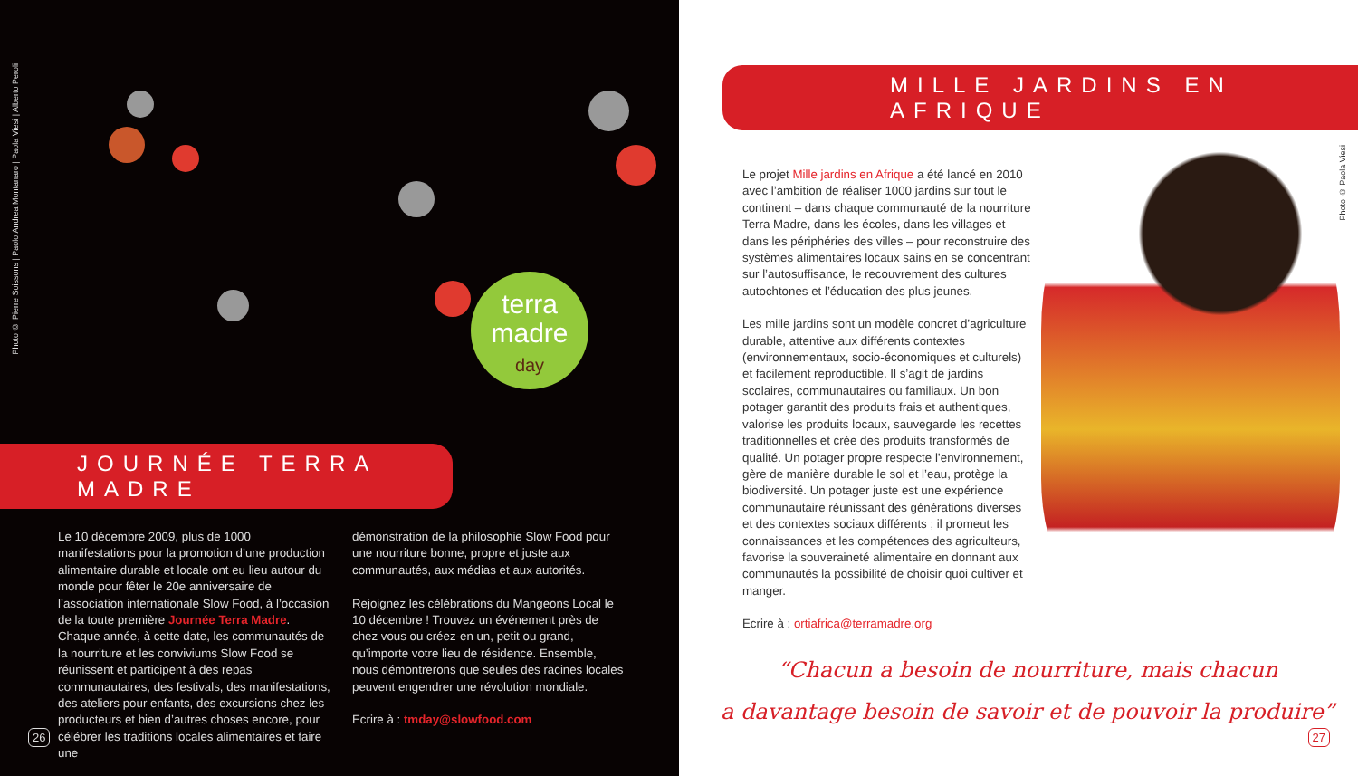Photo © Pierre Soissons | Paolo Andrea Montanaro | Paola Viesi | Alberto Peroli
terra madre
day
JOURNÉE TERRA MADRE
Le 10 décembre 2009, plus de 1000 manifestations pour la promotion d’une production alimentaire durable et locale ont eu lieu autour du monde pour fêter le 20e anniversaire de l’association internationale Slow Food, à l’occasion de la toute première Journée Terra Madre. Chaque année, à cette date, les communautés de la nourriture et les conviviums Slow Food se réunissent et participent à des repas communautaires, des festivals, des manifestations, des ateliers pour enfants, des excursions chez les producteurs et bien d’autres choses encore, pour célébrer les traditions locales alimentaires et faire une
démonstration de la philosophie Slow Food pour une nourriture bonne, propre et juste aux communautés, aux médias et aux autorités.
Rejoignez les célébrations du Mangeons Local le 10 décembre ! Trouvez un événement près de chez vous ou créez-en un, petit ou grand, qu’importe votre lieu de résidence. Ensemble, nous démontrerons que seules des racines locales peuvent engendrer une révolution mondiale.
Ecrire à : tmday@slowfood.com
26
Photo © Paola Viesi
MILLE JARDINS EN AFRIQUE
Le projet Mille jardins en Afrique a été lancé en 2010 avec l’ambition de réaliser 1000 jardins sur tout le continent – dans chaque communauté de la nourriture Terra Madre, dans les écoles, dans les villages et dans les périphéries des villes – pour reconstruire des systèmes alimentaires locaux sains en se concentrant sur l’autosuffisance, le recouvrement des cultures autochtones et l’éducation des plus jeunes.
Les mille jardins sont un modèle concret d’agriculture durable, attentive aux différents contextes (environnementaux, socio-économiques et culturels) et facilement reproductible. Il s’agit de jardins scolaires, communautaires ou familiaux. Un bon potager garantit des produits frais et authentiques, valorise les produits locaux, sauvegarde les recettes traditionnelles et crée des produits transformés de qualité. Un potager propre respecte l’environnement, gère de manière durable le sol et l’eau, protège la biodiversité. Un potager juste est une expérience communautaire réunissant des générations diverses et des contextes sociaux différents ; il promeut les connaissances et les compétences des agriculteurs, favorise la souveraineté alimentaire en donnant aux communautés la possibilité de choisir quoi cultiver et manger.
Ecrire à : ortiafrica@terramadre.org
“Chacun a besoin de nourriture, mais chacun
a davantage besoin de savoir et de pouvoir la produire”
27